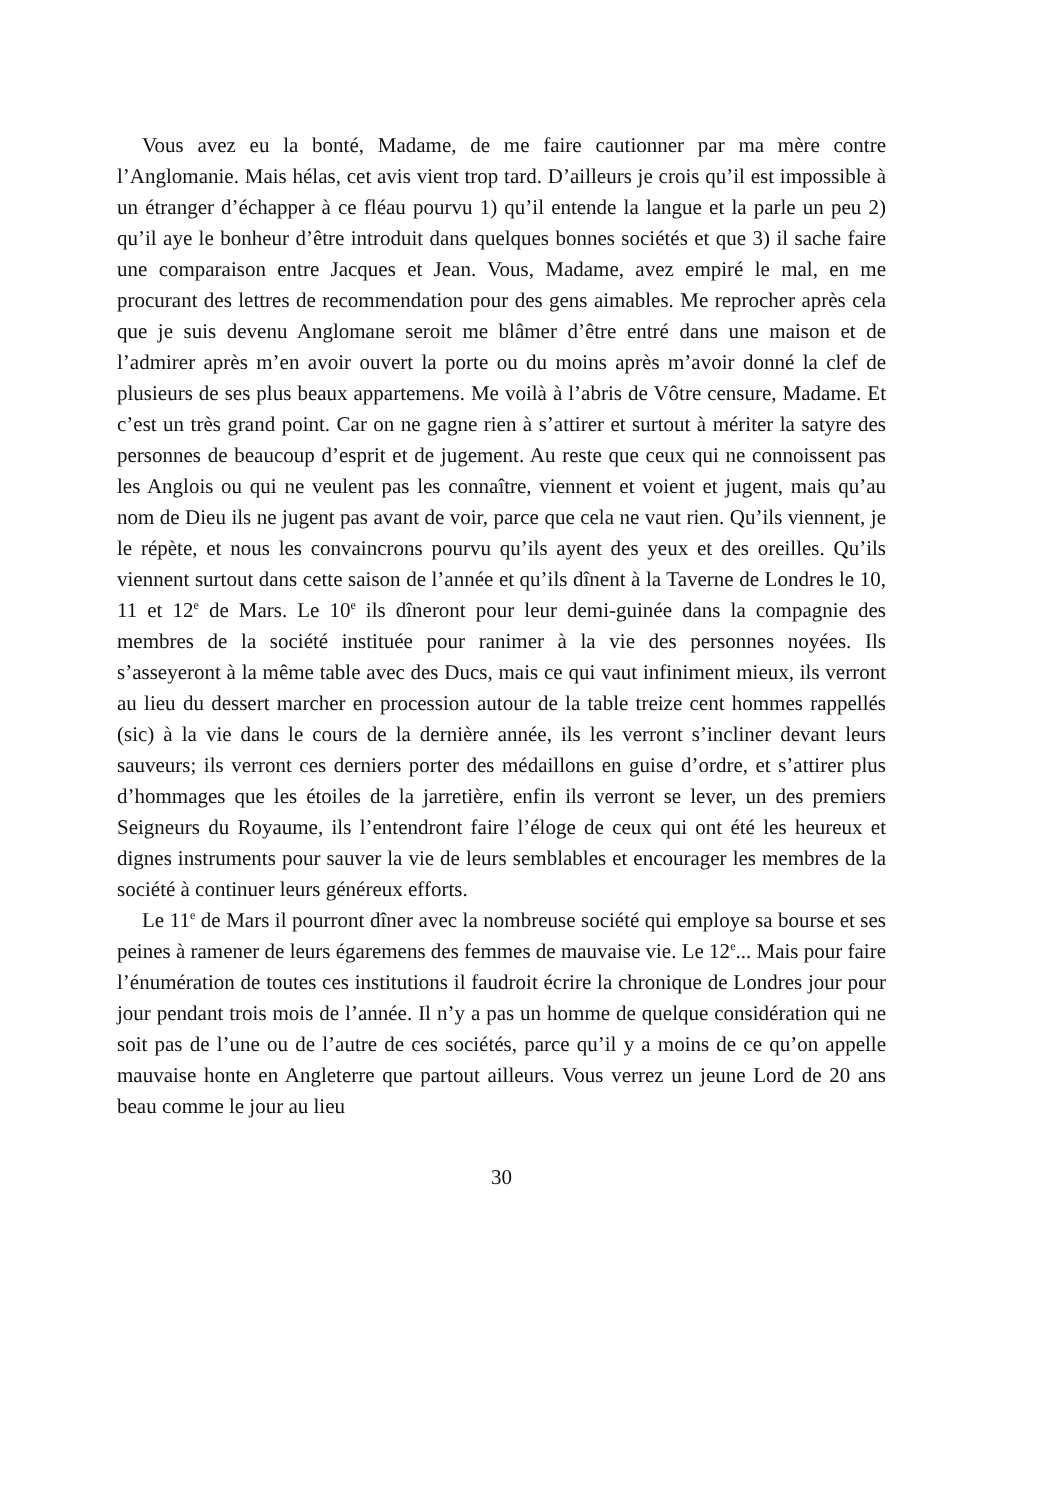Vous avez eu la bonté, Madame, de me faire cautionner par ma mère contre l’Anglomanie. Mais hélas, cet avis vient trop tard. D’ailleurs je crois qu’il est impossible à un étranger d’échapper à ce fléau pourvu 1) qu’il entende la langue et la parle un peu 2) qu’il aye le bonheur d’être introduit dans quelques bonnes sociétés et que 3) il sache faire une comparaison entre Jacques et Jean. Vous, Madame, avez empiré le mal, en me procurant des lettres de recommendation pour des gens aimables. Me reprocher après cela que je suis devenu Anglomane seroit me blâmer d’être entré dans une maison et de l’admirer après m’en avoir ouvert la porte ou du moins après m’avoir donné la clef de plusieurs de ses plus beaux appartemens. Me voilà à l’abris de Vôtre censure, Madame. Et c’est un très grand point. Car on ne gagne rien à s’attirer et surtout à mériter la satyre des personnes de beaucoup d’esprit et de jugement. Au reste que ceux qui ne connoissent pas les Anglois ou qui ne veulent pas les connaître, viennent et voient et jugent, mais qu’au nom de Dieu ils ne jugent pas avant de voir, parce que cela ne vaut rien. Qu’ils viennent, je le répète, et nous les convaincrons pourvu qu’ils ayent des yeux et des oreilles. Qu’ils viennent surtout dans cette saison de l’année et qu’ils dînent à la Taverne de Londres le 10, 11 et 12<sup>e</sup> de Mars. Le 10<sup>e</sup> ils dîneront pour leur demi-guinée dans la compagnie des membres de la société instituée pour ranimer à la vie des personnes noyées. Ils s’asseyeront à la même table avec des Ducs, mais ce qui vaut infiniment mieux, ils verront au lieu du dessert marcher en procession autour de la table treize cent hommes rappellés (sic) à la vie dans le cours de la dernière année, ils les verront s’incliner devant leurs sauveurs; ils verront ces derniers porter des médaillons en guise d’ordre, et s’attirer plus d’hommages que les étoiles de la jarretière, enfin ils verront se lever, un des premiers Seigneurs du Royaume, ils l’entendront faire l’éloge de ceux qui ont été les heureux et dignes instruments pour sauver la vie de leurs semblables et encourager les membres de la société à continuer leurs généreux efforts.
Le 11<sup>e</sup> de Mars il pourront dîner avec la nombreuse société qui employe sa bourse et ses peines à ramener de leurs égaremens des femmes de mauvaise vie. Le 12<sup>e</sup>... Mais pour faire l’énumération de toutes ces institutions il faudroit écrire la chronique de Londres jour pour jour pendant trois mois de l’année. Il n’y a pas un homme de quelque considération qui ne soit pas de l’une ou de l’autre de ces sociétés, parce qu’il y a moins de ce qu’on appelle mauvaise honte en Angleterre que partout ailleurs. Vous verrez un jeune Lord de 20 ans beau comme le jour au lieu
30